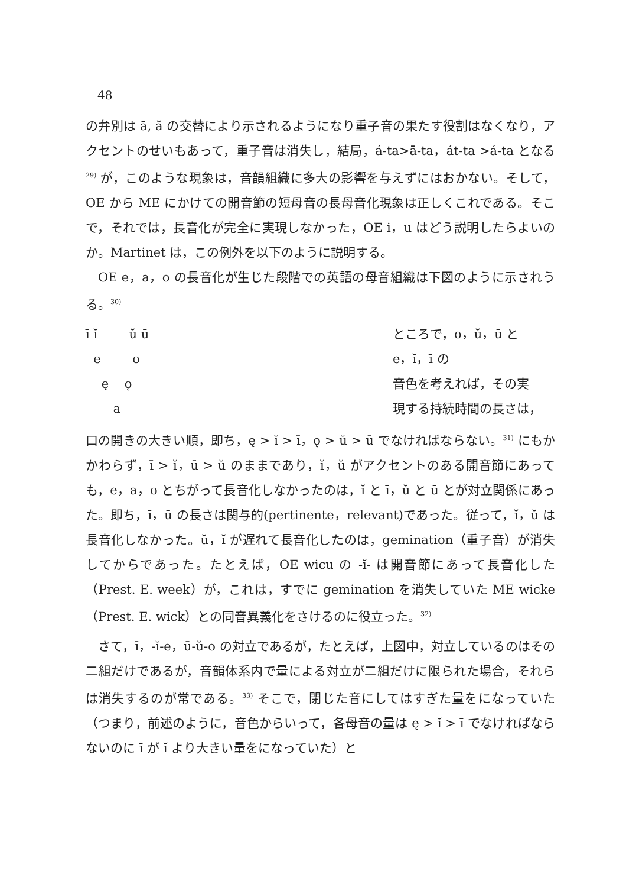48
の弁別は ā, ă の交替により示されるようになり重子音の果たす役割はなくなり，アクセントのせいもあって，重子音は消失し，結局，á-ta>ā-ta，át-ta >á-ta となる<sup>29)</sup> が，このような現象は，音韻組織に多大の影響を与えずにはおかない。そして，OE から ME にかけての開音節の短母音の長母音化現象は正しくこれである。そこで，それでは，長音化が完全に実現しなかった，OE i，u はどう説明したらよいのか。Martinet は，この例外を以下のように説明する。
OE e，a，o の長音化が生じた段階での英語の母音組織は下図のように示されうる。<sup>30)</sup>
ī ĭ ŭ ū
e o
ę ǫ
a
ところで，o，ŭ，ū と
e，ĭ，ī の
音色を考えれば，その実
現する持続時間の長さは，
口の開きの大きい順，即ち，ę > ĭ > ī，ǫ > ŭ > ū でなければならない。<sup>31)</sup> にもかかわらず，ī > ĭ，ū > ŭ のままであり，ĭ，ŭ がアクセントのある開音節にあっても，e，a，o とちがって長音化しなかったのは，ĭ と ī，ŭ と ū とが対立関係にあった。即ち，ī，ū の長さは関与的(pertinente，relevant)であった。従って，ĭ，ŭ は長音化しなかった。ŭ，ĭ が遅れて長音化したのは，gemination（重子音）が消失してからであった。たとえば，OE wicu の -ĭ- は開音節にあって長音化した（Prest. E. week）が，これは，すでに gemination を消失していた ME wicke（Prest. E. wick）との同音異義化をさけるのに役立った。<sup>32)</sup>
さて，ī，-ĭ-e，ū-ŭ-o の対立であるが，たとえば，上図中，対立しているのはその二組だけであるが，音韻体系内で量による対立が二組だけに限られた場合，それらは消失するのが常である。<sup>33)</sup> そこで，閉じた音にしてはすぎた量をになっていた（つまり，前述のように，音色からいって，各母音の量は ę > ĭ > ī でなければならないのに ī が ĭ より大きい量をになっていた）と